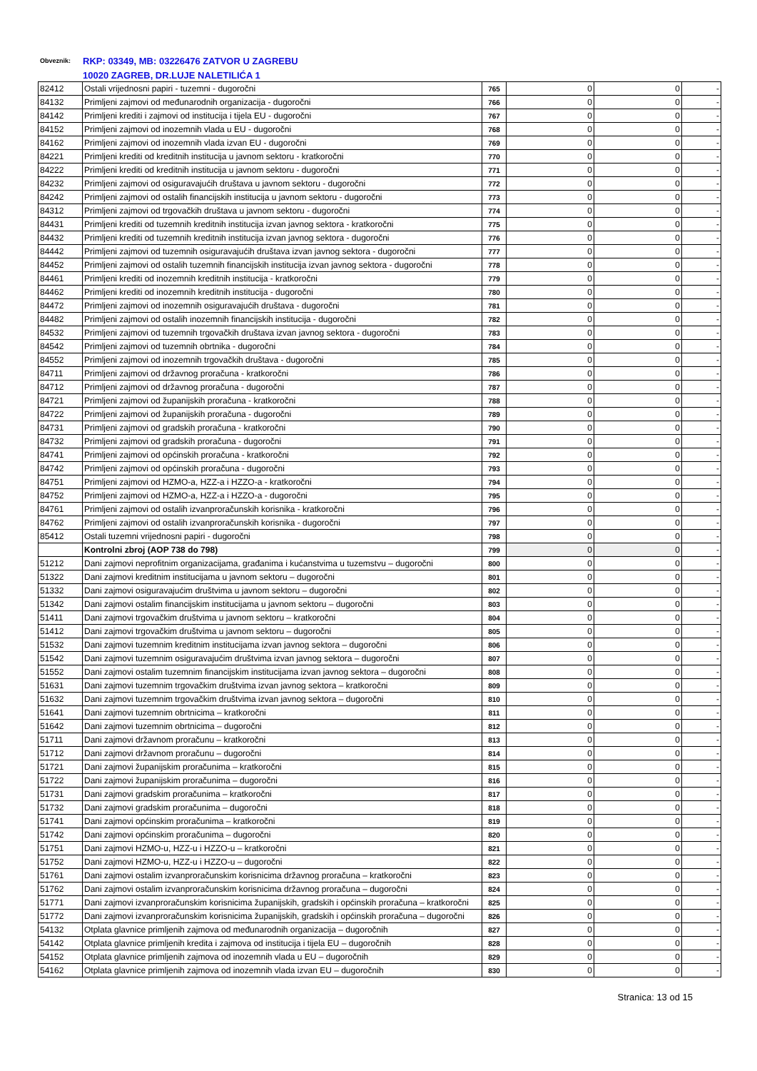Obveznik: RKP: 03349, MB: 03226476 ZATVOR U ZAGREBU
10020 ZAGREB, DR.LUJE NALETILIĆA 1
| 82412 | Ostali vrijednosni papiri - tuzemni - dugoročni | 765 | 0 | 0 | - |
| 84132 | Primljeni zajmovi od međunarodnih organizacija - dugoročni | 766 | 0 | 0 | - |
| 84142 | Primljeni krediti i zajmovi od institucija i tijela EU - dugoročni | 767 | 0 | 0 | - |
| 84152 | Primljeni zajmovi od inozemnih vlada u EU - dugoročni | 768 | 0 | 0 | - |
| 84162 | Primljeni zajmovi od inozemnih vlada izvan EU - dugoročni | 769 | 0 | 0 | - |
| 84221 | Primljeni krediti od kreditnih institucija u javnom sektoru - kratkoročni | 770 | 0 | 0 | - |
| 84222 | Primljeni krediti od kreditnih institucija u javnom sektoru - dugoročni | 771 | 0 | 0 | - |
| 84232 | Primljeni zajmovi od osiguravajućih društava u javnom sektoru - dugoročni | 772 | 0 | 0 | - |
| 84242 | Primljeni zajmovi od ostalih financijskih institucija u javnom sektoru - dugoročni | 773 | 0 | 0 | - |
| 84312 | Primljeni zajmovi od trgovačkih društava u javnom sektoru - dugoročni | 774 | 0 | 0 | - |
| 84431 | Primljeni krediti od tuzemnih kreditnih institucija izvan javnog sektora - kratkoročni | 775 | 0 | 0 | - |
| 84432 | Primljeni krediti od tuzemnih kreditnih institucija izvan javnog sektora - dugoročni | 776 | 0 | 0 | - |
| 84442 | Primljeni zajmovi od tuzemnih osiguravajućih društava izvan javnog sektora - dugoročni | 777 | 0 | 0 | - |
| 84452 | Primljeni zajmovi od ostalih tuzemnih financijskih institucija izvan javnog sektora - dugoročni | 778 | 0 | 0 | - |
| 84461 | Primljeni krediti od inozemnih kreditnih institucija - kratkoročni | 779 | 0 | 0 | - |
| 84462 | Primljeni krediti od inozemnih kreditnih institucija - dugoročni | 780 | 0 | 0 | - |
| 84472 | Primljeni zajmovi od inozemnih osiguravajućih društava - dugoročni | 781 | 0 | 0 | - |
| 84482 | Primljeni zajmovi od ostalih inozemnih financijskih institucija - dugoročni | 782 | 0 | 0 | - |
| 84532 | Primljeni zajmovi od tuzemnih trgovačkih društava izvan javnog sektora - dugoročni | 783 | 0 | 0 | - |
| 84542 | Primljeni zajmovi od tuzemnih obrtnika - dugoročni | 784 | 0 | 0 | - |
| 84552 | Primljeni zajmovi od inozemnih trgovačkih društava - dugoročni | 785 | 0 | 0 | - |
| 84711 | Primljeni zajmovi od državnog proračuna - kratkoročni | 786 | 0 | 0 | - |
| 84712 | Primljeni zajmovi od državnog proračuna - dugoročni | 787 | 0 | 0 | - |
| 84721 | Primljeni zajmovi od županijskih proračuna - kratkoročni | 788 | 0 | 0 | - |
| 84722 | Primljeni zajmovi od županijskih proračuna - dugoročni | 789 | 0 | 0 | - |
| 84731 | Primljeni zajmovi od gradskih proračuna - kratkoročni | 790 | 0 | 0 | - |
| 84732 | Primljeni zajmovi od gradskih proračuna - dugoročni | 791 | 0 | 0 | - |
| 84741 | Primljeni zajmovi od općinskih proračuna - kratkoročni | 792 | 0 | 0 | - |
| 84742 | Primljeni zajmovi od općinskih proračuna - dugoročni | 793 | 0 | 0 | - |
| 84751 | Primljeni zajmovi od HZMO-a, HZZ-a i HZZO-a - kratkoročni | 794 | 0 | 0 | - |
| 84752 | Primljeni zajmovi od HZMO-a, HZZ-a i HZZO-a - dugoročni | 795 | 0 | 0 | - |
| 84761 | Primljeni zajmovi od ostalih izvanproračunskih korisnika - kratkoročni | 796 | 0 | 0 | - |
| 84762 | Primljeni zajmovi od ostalih izvanproračunskih korisnika - dugoročni | 797 | 0 | 0 | - |
| 85412 | Ostali tuzemni vrijednosni papiri - dugoročni | 798 | 0 | 0 | - |
| | Kontrolni zbroj (AOP 738 do 798) | 799 | 0 | 0 | - |
| 51212 | Dani zajmovi neprofitnim organizacijama, građanima i kućanstvima u tuzemstvu – dugoročni | 800 | 0 | 0 | - |
| 51322 | Dani zajmovi kreditnim institucijama u javnom sektoru – dugoročni | 801 | 0 | 0 | - |
| 51332 | Dani zajmovi osiguravajućim društvima u javnom sektoru – dugoročni | 802 | 0 | 0 | - |
| 51342 | Dani zajmovi ostalim financijskim institucijama u javnom sektoru – dugoročni | 803 | 0 | 0 | - |
| 51411 | Dani zajmovi trgovačkim društvima u javnom sektoru – kratkoročni | 804 | 0 | 0 | - |
| 51412 | Dani zajmovi trgovačkim društvima u javnom sektoru – dugoročni | 805 | 0 | 0 | - |
| 51532 | Dani zajmovi tuzemnim kreditnim institucijama izvan javnog sektora – dugoročni | 806 | 0 | 0 | - |
| 51542 | Dani zajmovi tuzemnim osiguravajućim društvima izvan javnog sektora – dugoročni | 807 | 0 | 0 | - |
| 51552 | Dani zajmovi ostalim tuzemnim financijskim institucijama izvan javnog sektora – dugoročni | 808 | 0 | 0 | - |
| 51631 | Dani zajmovi tuzemnim trgovačkim društvima izvan javnog sektora – kratkoročni | 809 | 0 | 0 | - |
| 51632 | Dani zajmovi tuzemnim trgovačkim društvima izvan javnog sektora – dugoročni | 810 | 0 | 0 | - |
| 51641 | Dani zajmovi tuzemnim obrtnicima – kratkoročni | 811 | 0 | 0 | - |
| 51642 | Dani zajmovi tuzemnim obrtnicima – dugoročni | 812 | 0 | 0 | - |
| 51711 | Dani zajmovi državnom proračunu – kratkoročni | 813 | 0 | 0 | - |
| 51712 | Dani zajmovi državnom proračunu – dugoročni | 814 | 0 | 0 | - |
| 51721 | Dani zajmovi županijskim proračunima – kratkoročni | 815 | 0 | 0 | - |
| 51722 | Dani zajmovi županijskim proračunima – dugoročni | 816 | 0 | 0 | - |
| 51731 | Dani zajmovi gradskim proračunima – kratkoročni | 817 | 0 | 0 | - |
| 51732 | Dani zajmovi gradskim proračunima – dugoročni | 818 | 0 | 0 | - |
| 51741 | Dani zajmovi općinskim proračunima – kratkoročni | 819 | 0 | 0 | - |
| 51742 | Dani zajmovi općinskim proračunima – dugoročni | 820 | 0 | 0 | - |
| 51751 | Dani zajmovi HZMO-u, HZZ-u i HZZO-u – kratkoročni | 821 | 0 | 0 | - |
| 51752 | Dani zajmovi HZMO-u, HZZ-u i HZZO-u – dugoročni | 822 | 0 | 0 | - |
| 51761 | Dani zajmovi ostalim izvanproračunskim korisnicima državnog proračuna – kratkoročni | 823 | 0 | 0 | - |
| 51762 | Dani zajmovi ostalim izvanproračunskim korisnicima državnog proračuna – dugoročni | 824 | 0 | 0 | - |
| 51771 | Dani zajmovi izvanproračunskim korisnicima županijskih, gradskih i općinskih proračuna – kratkoročni | 825 | 0 | 0 | - |
| 51772 | Dani zajmovi izvanproračunskim korisnicima županijskih, gradskih i općinskih proračuna – dugoročni | 826 | 0 | 0 | - |
| 54132 | Otplata glavnice primljenih zajmova od međunarodnih organizacija – dugoročnih | 827 | 0 | 0 | - |
| 54142 | Otplata glavnice primljenih kredita i zajmova od institucija i tijela EU – dugoročnih | 828 | 0 | 0 | - |
| 54152 | Otplata glavnice primljenih zajmova od inozemnih vlada u EU – dugoročnih | 829 | 0 | 0 | - |
| 54162 | Otplata glavnice primljenih zajmova od inozemnih vlada izvan EU – dugoročnih | 830 | 0 | 0 | - |
Stranica: 13 od 15